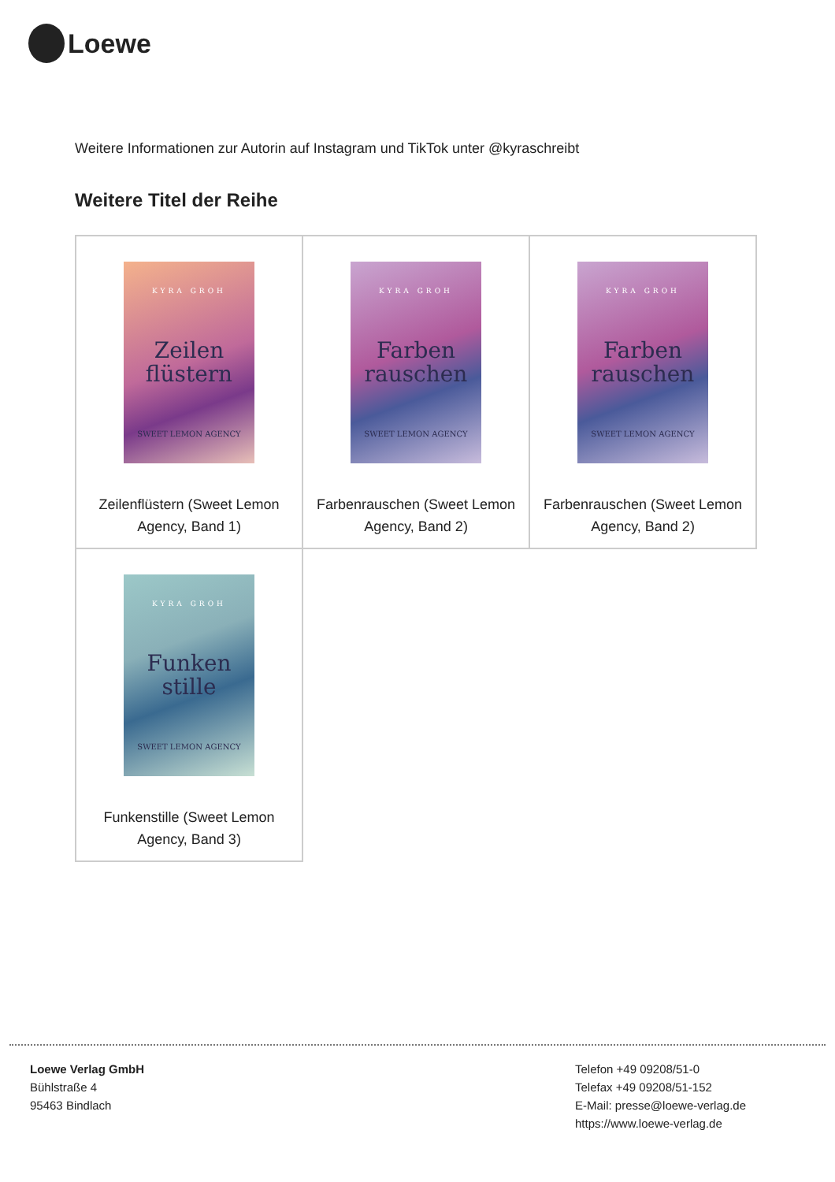Loewe
Weitere Informationen zur Autorin auf Instagram und TikTok unter @kyraschreibt
Weitere Titel der Reihe
| KYRA GROH Zeilen flüstern SWEET LEMON AGENCY Zeilenflüstern (Sweet Lemon Agency, Band 1) | KYRA GROH Farben rauschen SWEET LEMON AGENCY Farbenrauschen (Sweet Lemon Agency, Band 2) | KYRA GROH Farben rauschen SWEET LEMON AGENCY Farbenrauschen (Sweet Lemon Agency, Band 2) |
| KYRA GROH Funken stille SWEET LEMON AGENCY Funkenstille (Sweet Lemon Agency, Band 3) | | |
Loewe Verlag GmbH
Bühlstraße 4
95463 Bindlach
Telefon +49 09208/51-0
Telefax +49 09208/51-152
E-Mail: presse@loewe-verlag.de
https://www.loewe-verlag.de